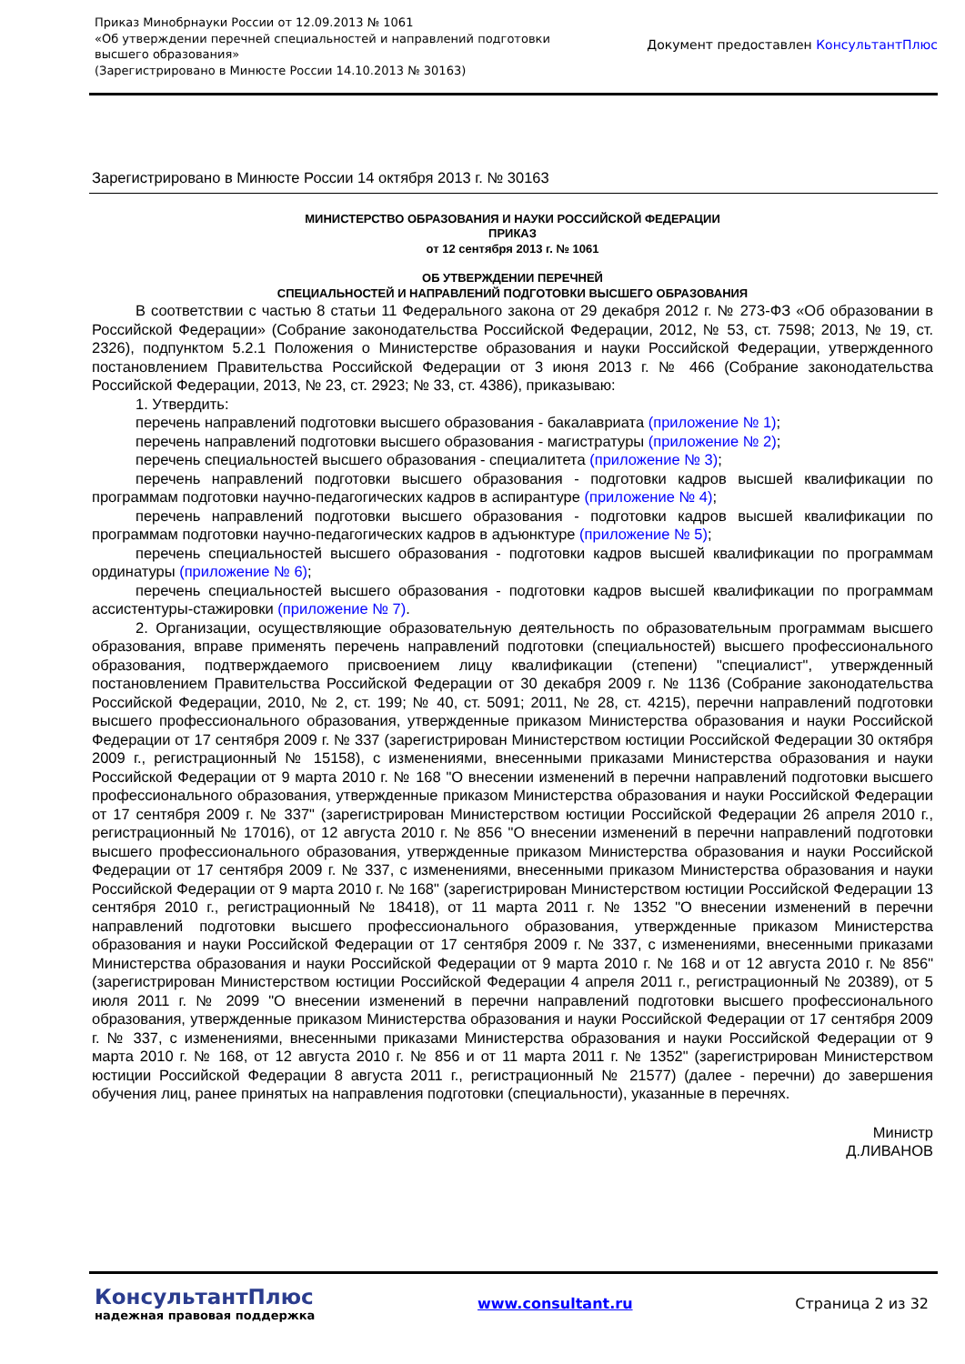Приказ Минобрнауки России от 12.09.2013 № 1061
«Об утверждении перечней специальностей и направлений подготовки
высшего образования»
(Зарегистрировано в Минюсте России 14.10.2013 № 30163)
Документ предоставлен КонсультантПлюс
Зарегистрировано в Минюсте России 14 октября 2013 г. № 30163
МИНИСТЕРСТВО ОБРАЗОВАНИЯ И НАУКИ РОССИЙСКОЙ ФЕДЕРАЦИИ
ПРИКАЗ
от 12 сентября 2013 г. № 1061
ОБ УТВЕРЖДЕНИИ ПЕРЕЧНЕЙ
СПЕЦИАЛЬНОСТЕЙ И НАПРАВЛЕНИЙ ПОДГОТОВКИ ВЫСШЕГО ОБРАЗОВАНИЯ
В соответствии с частью 8 статьи 11 Федерального закона от 29 декабря 2012 г. № 273-ФЗ «Об образовании в Российской Федерации» (Собрание законодательства Российской Федерации, 2012, № 53, ст. 7598; 2013, № 19, ст. 2326), подпунктом 5.2.1 Положения о Министерстве образования и науки Российской Федерации, утвержденного постановлением Правительства Российской Федерации от 3 июня 2013 г. № 466 (Собрание законодательства Российской Федерации, 2013, № 23, ст. 2923; № 33, ст. 4386), приказываю:
1. Утвердить:
перечень направлений подготовки высшего образования - бакалавриата (приложение № 1);
перечень направлений подготовки высшего образования - магистратуры (приложение № 2);
перечень специальностей высшего образования - специалитета (приложение № 3);
перечень направлений подготовки высшего образования - подготовки кадров высшей квалификации по программам подготовки научно-педагогических кадров в аспирантуре (приложение № 4);
перечень направлений подготовки высшего образования - подготовки кадров высшей квалификации по программам подготовки научно-педагогических кадров в адъюнктуре (приложение № 5);
перечень специальностей высшего образования - подготовки кадров высшей квалификации по программам ординатуры (приложение № 6);
перечень специальностей высшего образования - подготовки кадров высшей квалификации по программам ассистентуры-стажировки (приложение № 7).
2. Организации, осуществляющие образовательную деятельность по образовательным программам высшего образования, вправе применять перечень направлений подготовки (специальностей) высшего профессионального образования, подтверждаемого присвоением лицу квалификации (степени) "специалист", утвержденный постановлением Правительства Российской Федерации от 30 декабря 2009 г. № 1136 (Собрание законодательства Российской Федерации, 2010, № 2, ст. 199; № 40, ст. 5091; 2011, № 28, ст. 4215), перечни направлений подготовки высшего профессионального образования, утвержденные приказом Министерства образования и науки Российской Федерации от 17 сентября 2009 г. № 337 (зарегистрирован Министерством юстиции Российской Федерации 30 октября 2009 г., регистрационный № 15158), с изменениями, внесенными приказами Министерства образования и науки Российской Федерации от 9 марта 2010 г. № 168 "О внесении изменений в перечни направлений подготовки высшего профессионального образования, утвержденные приказом Министерства образования и науки Российской Федерации от 17 сентября 2009 г. № 337" (зарегистрирован Министерством юстиции Российской Федерации 26 апреля 2010 г., регистрационный № 17016), от 12 августа 2010 г. № 856 "О внесении изменений в перечни направлений подготовки высшего профессионального образования, утвержденные приказом Министерства образования и науки Российской Федерации от 17 сентября 2009 г. № 337, с изменениями, внесенными приказом Министерства образования и науки Российской Федерации от 9 марта 2010 г. № 168" (зарегистрирован Министерством юстиции Российской Федерации 13 сентября 2010 г., регистрационный № 18418), от 11 марта 2011 г. № 1352 "О внесении изменений в перечни направлений подготовки высшего профессионального образования, утвержденные приказом Министерства образования и науки Российской Федерации от 17 сентября 2009 г. № 337, с изменениями, внесенными приказами Министерства образования и науки Российской Федерации от 9 марта 2010 г. № 168 и от 12 августа 2010 г. № 856" (зарегистрирован Министерством юстиции Российской Федерации 4 апреля 2011 г., регистрационный № 20389), от 5 июля 2011 г. № 2099 "О внесении изменений в перечни направлений подготовки высшего профессионального образования, утвержденные приказом Министерства образования и науки Российской Федерации от 17 сентября 2009 г. № 337, с изменениями, внесенными приказами Министерства образования и науки Российской Федерации от 9 марта 2010 г. № 168, от 12 августа 2010 г. № 856 и от 11 марта 2011 г. № 1352" (зарегистрирован Министерством юстиции Российской Федерации 8 августа 2011 г., регистрационный № 21577) (далее - перечни) до завершения обучения лиц, ранее принятых на направления подготовки (специальности), указанные в перечнях.
Министр
Д.ЛИВАНОВ
КонсультантПлюс
надежная правовая поддержка
www.consultant.ru Страница 2 из 32